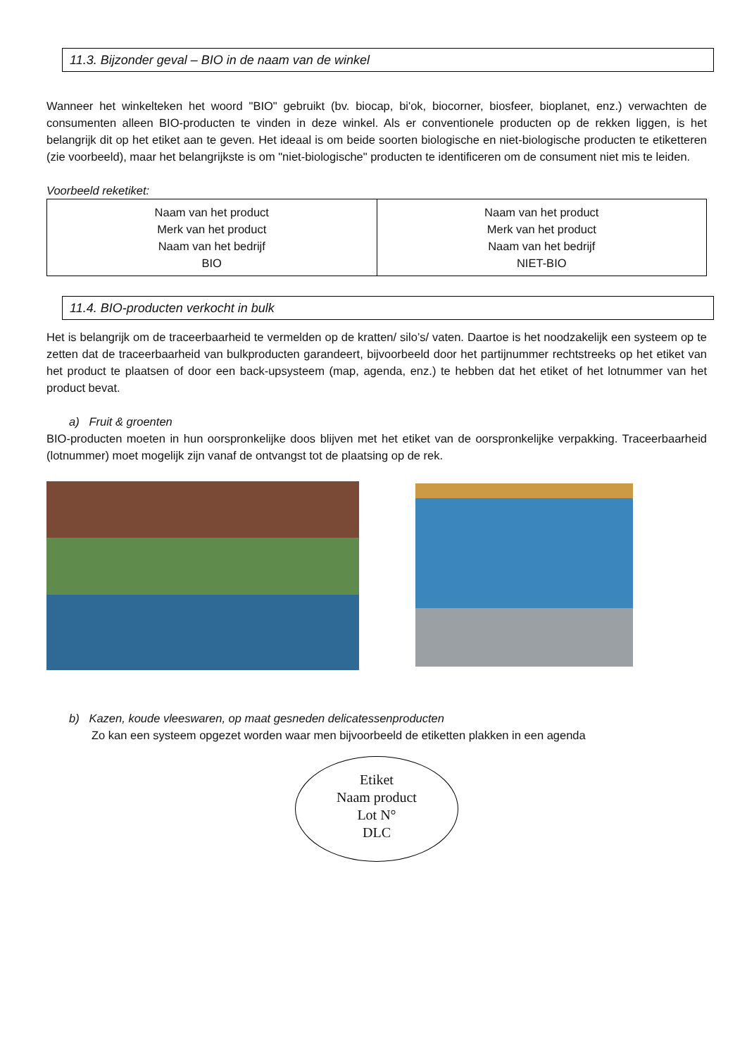11.3. Bijzonder geval – BIO in de naam van de winkel
Wanneer het winkelteken het woord "BIO" gebruikt (bv. biocap, bi'ok, biocorner, biosfeer, bioplanet, enz.) verwachten de consumenten alleen BIO-producten te vinden in deze winkel. Als er conventionele producten op de rekken liggen, is het belangrijk dit op het etiket aan te geven. Het ideaal is om beide soorten biologische en niet-biologische producten te etiketteren (zie voorbeeld), maar het belangrijkste is om "niet-biologische" producten te identificeren om de consument niet mis te leiden.
Voorbeeld reketiket:
| Naam van het product Merk van het product Naam van het bedrijf BIO | Naam van het product Merk van het product Naam van het bedrijf NIET-BIO |
11.4. BIO-producten verkocht in bulk
Het is belangrijk om de traceerbaarheid te vermelden op de kratten/ silo’s/ vaten. Daartoe is het noodzakelijk een systeem op te zetten dat de traceerbaarheid van bulkproducten garandeert, bijvoorbeeld door het partijnummer rechtstreeks op het etiket van het product te plaatsen of door een back-upsysteem (map, agenda, enz.) te hebben dat het etiket of het lotnummer van het product bevat.
a) Fruit & groenten
BIO-producten moeten in hun oorspronkelijke doos blijven met het etiket van de oorspronkelijke verpakking. Traceerbaarheid (lotnummer) moet mogelijk zijn vanaf de ontvangst tot de plaatsing op de rek.
b) Kazen, koude vleeswaren, op maat gesneden delicatessenproducten
Zo kan een systeem opgezet worden waar men bijvoorbeeld de etiketten plakken in een agenda
Etiket
Naam product
Lot N°
DLC